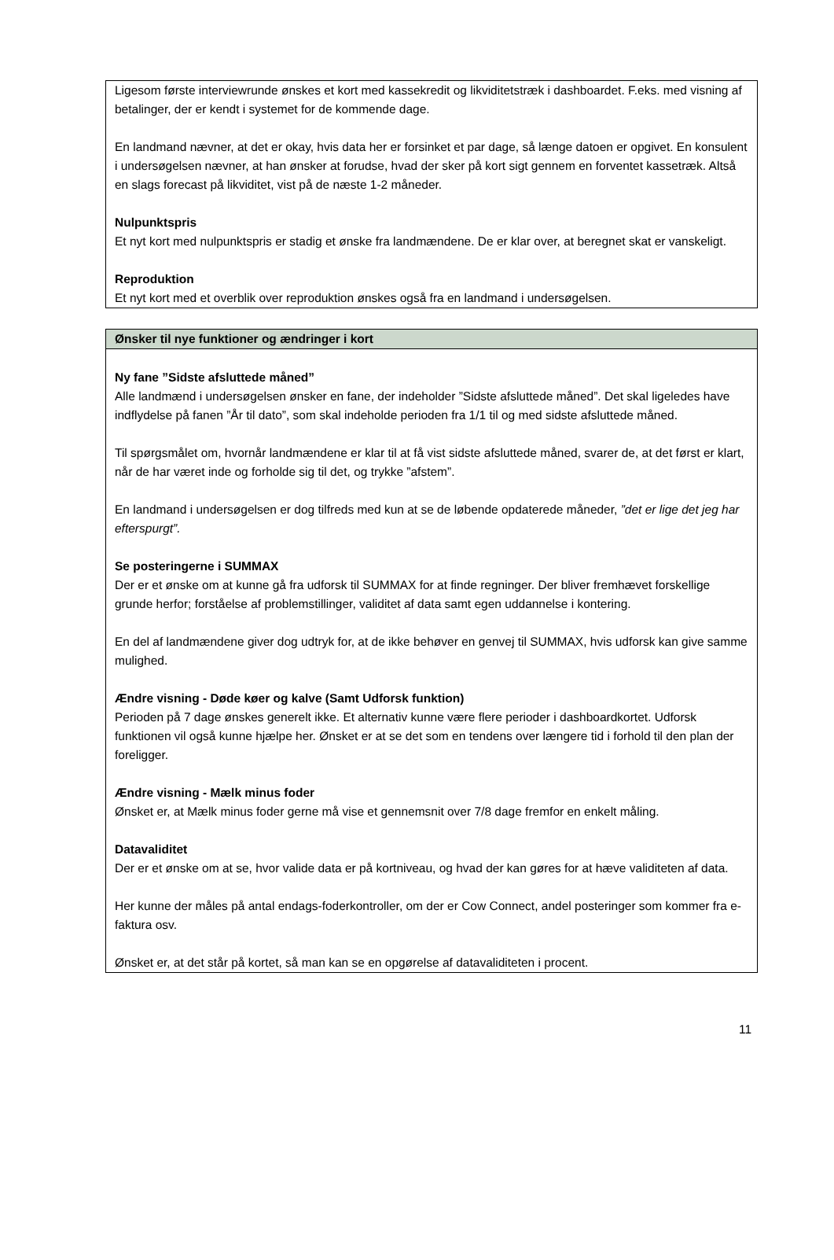Ligesom første interviewrunde ønskes et kort med kassekredit og likviditetstræk i dashboardet. F.eks. med visning af betalinger, der er kendt i systemet for de kommende dage.
En landmand nævner, at det er okay, hvis data her er forsinket et par dage, så længe datoen er opgivet. En konsulent i undersøgelsen nævner, at han ønsker at forudse, hvad der sker på kort sigt gennem en forventet kassetræk. Altså en slags forecast på likviditet, vist på de næste 1-2 måneder.
Nulpunktspris
Et nyt kort med nulpunktspris er stadig et ønske fra landmændene. De er klar over, at beregnet skat er vanskeligt.
Reproduktion
Et nyt kort med et overblik over reproduktion ønskes også fra en landmand i undersøgelsen.
Ønsker til nye funktioner og ændringer i kort
Ny fane ”Sidste afsluttede måned”
Alle landmænd i undersøgelsen ønsker en fane, der indeholder ”Sidste afsluttede måned”. Det skal ligeledes have indflydelse på fanen ”År til dato”, som skal indeholde perioden fra 1/1 til og med sidste afsluttede måned.
Til spørgsmålet om, hvornår landmændene er klar til at få vist sidste afsluttede måned, svarer de, at det først er klart, når de har været inde og forholde sig til det, og trykke ”afstem”.
En landmand i undersøgelsen er dog tilfreds med kun at se de løbende opdaterede måneder, ”det er lige det jeg har efterspurgt”.
Se posteringerne i SUMMAX
Der er et ønske om at kunne gå fra udforsk til SUMMAX for at finde regninger. Der bliver fremhævet forskellige grunde herfor; forståelse af problemstillinger, validitet af data samt egen uddannelse i kontering.
En del af landmændene giver dog udtryk for, at de ikke behøver en genvej til SUMMAX, hvis udforsk kan give samme mulighed.
Ændre visning - Døde køer og kalve (Samt Udforsk funktion)
Perioden på 7 dage ønskes generelt ikke. Et alternativ kunne være flere perioder i dashboardkortet. Udforsk funktionen vil også kunne hjælpe her. Ønsket er at se det som en tendens over længere tid i forhold til den plan der foreligger.
Ændre visning - Mælk minus foder
Ønsket er, at Mælk minus foder gerne må vise et gennemsnit over 7/8 dage fremfor en enkelt måling.
Datavaliditet
Der er et ønske om at se, hvor valide data er på kortniveau, og hvad der kan gøres for at hæve validiteten af data.
Her kunne der måles på antal endags-foderkontroller, om der er Cow Connect, andel posteringer som kommer fra e-faktura osv.
Ønsket er, at det står på kortet, så man kan se en opgørelse af datavaliditeten i procent.
11